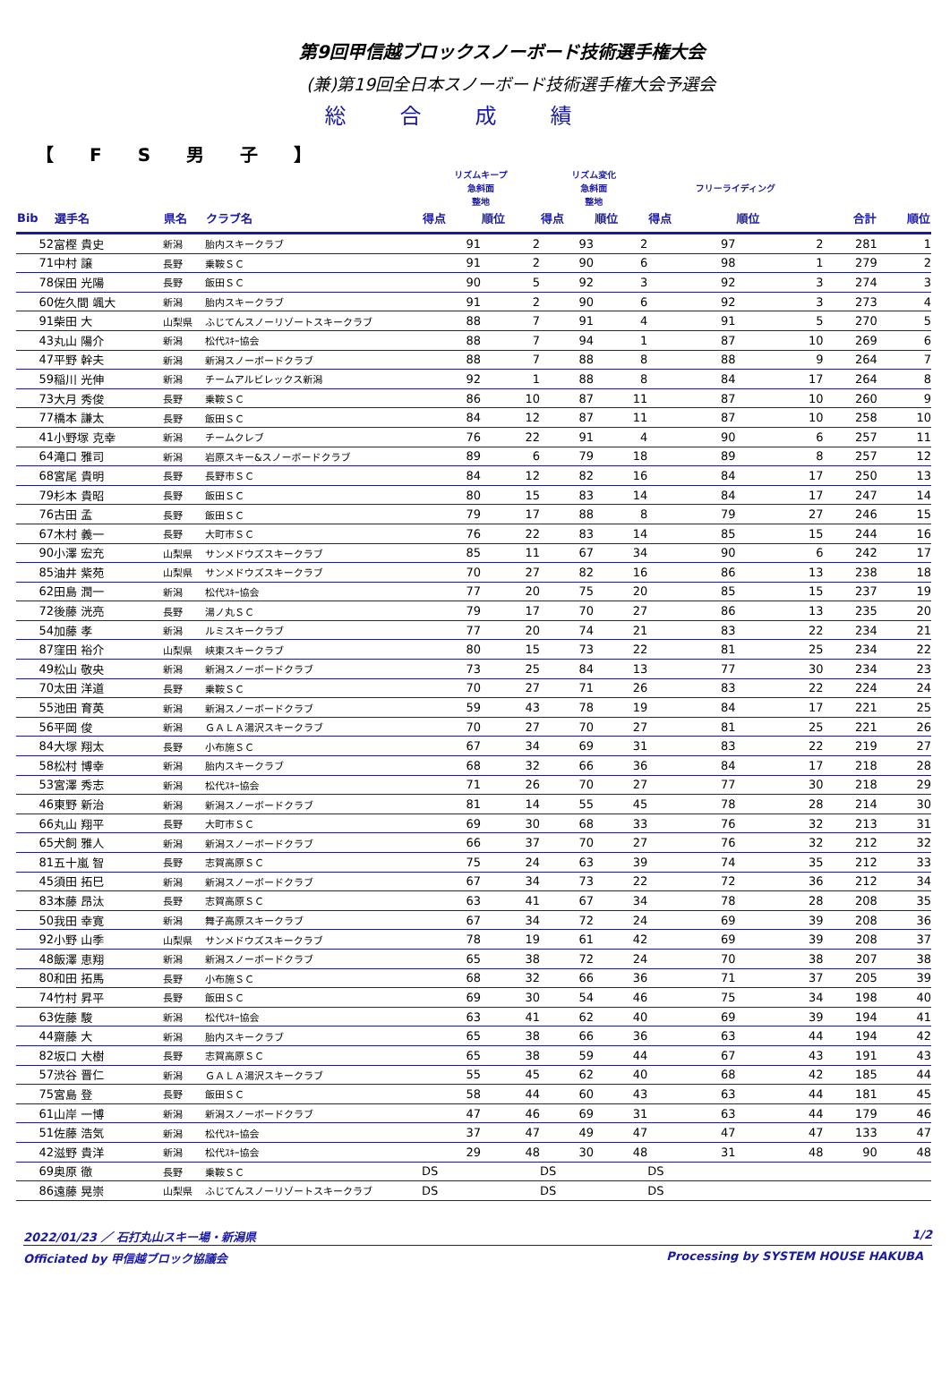第9回甲信越ブロックスノーボード技術選手権大会
(兼)第19回全日本スノーボード技術選手権大会予選会
総合成績
【FS男子】
| | | | | リズムキープ 急斜面 整地 | | リズム変化 急斜面 整地 | | フリーライディング | | | |
| --- | --- | --- | --- | --- | --- | --- | --- | --- | --- | --- | --- |
| Bib | 選手名 | 県名 | クラブ名 | 得点 | 順位 | 得点 | 順位 | 得点 | 順位 | 合計 | 順位 |
| 52 | 富樫 貴史 | 新潟 | 胎内スキークラブ | 91 | 2 | 93 | 2 | 97 | 2 | 281 | 1 |
| 71 | 中村 譲 | 長野 | 乗鞍ＳＣ | 91 | 2 | 90 | 6 | 98 | 1 | 279 | 2 |
| 78 | 保田 光陽 | 長野 | 飯田ＳＣ | 90 | 5 | 92 | 3 | 92 | 3 | 274 | 3 |
| 60 | 佐久間 颯大 | 新潟 | 胎内スキークラブ | 91 | 2 | 90 | 6 | 92 | 3 | 273 | 4 |
| 91 | 柴田 大 | 山梨県 | ふじてんスノーリゾートスキークラブ | 88 | 7 | 91 | 4 | 91 | 5 | 270 | 5 |
| 43 | 丸山 陽介 | 新潟 | 松代ｽｷｰ協会 | 88 | 7 | 94 | 1 | 87 | 10 | 269 | 6 |
| 47 | 平野 幹夫 | 新潟 | 新潟スノーボードクラブ | 88 | 7 | 88 | 8 | 88 | 9 | 264 | 7 |
| 59 | 稲川 光伸 | 新潟 | チームアルビレックス新潟 | 92 | 1 | 88 | 8 | 84 | 17 | 264 | 8 |
| 73 | 大月 秀俊 | 長野 | 乗鞍ＳＣ | 86 | 10 | 87 | 11 | 87 | 10 | 260 | 9 |
| 77 | 橋本 謙太 | 長野 | 飯田ＳＣ | 84 | 12 | 87 | 11 | 87 | 10 | 258 | 10 |
| 41 | 小野塚 克幸 | 新潟 | チームクレブ | 76 | 22 | 91 | 4 | 90 | 6 | 257 | 11 |
| 64 | 滝口 雅司 | 新潟 | 岩原スキー&スノーボードクラブ | 89 | 6 | 79 | 18 | 89 | 8 | 257 | 12 |
| 68 | 宮尾 貴明 | 長野 | 長野市ＳＣ | 84 | 12 | 82 | 16 | 84 | 17 | 250 | 13 |
| 79 | 杉本 貴昭 | 長野 | 飯田ＳＣ | 80 | 15 | 83 | 14 | 84 | 17 | 247 | 14 |
| 76 | 古田 孟 | 長野 | 飯田ＳＣ | 79 | 17 | 88 | 8 | 79 | 27 | 246 | 15 |
| 67 | 木村 義一 | 長野 | 大町市ＳＣ | 76 | 22 | 83 | 14 | 85 | 15 | 244 | 16 |
| 90 | 小澤 宏充 | 山梨県 | サンメドウズスキークラブ | 85 | 11 | 67 | 34 | 90 | 6 | 242 | 17 |
| 85 | 油井 紫苑 | 山梨県 | サンメドウズスキークラブ | 70 | 27 | 82 | 16 | 86 | 13 | 238 | 18 |
| 62 | 田島 潤一 | 新潟 | 松代ｽｷｰ協会 | 77 | 20 | 75 | 20 | 85 | 15 | 237 | 19 |
| 72 | 後藤 洸亮 | 長野 | 湯ノ丸ＳＣ | 79 | 17 | 70 | 27 | 86 | 13 | 235 | 20 |
| 54 | 加藤 孝 | 新潟 | ルミスキークラブ | 77 | 20 | 74 | 21 | 83 | 22 | 234 | 21 |
| 87 | 窪田 裕介 | 山梨県 | 峡東スキークラブ | 80 | 15 | 73 | 22 | 81 | 25 | 234 | 22 |
| 49 | 松山 敬央 | 新潟 | 新潟スノーボードクラブ | 73 | 25 | 84 | 13 | 77 | 30 | 234 | 23 |
| 70 | 太田 洋道 | 長野 | 乗鞍ＳＣ | 70 | 27 | 71 | 26 | 83 | 22 | 224 | 24 |
| 55 | 池田 育英 | 新潟 | 新潟スノーボードクラブ | 59 | 43 | 78 | 19 | 84 | 17 | 221 | 25 |
| 56 | 平岡 俊 | 新潟 | ＧＡＬＡ湯沢スキークラブ | 70 | 27 | 70 | 27 | 81 | 25 | 221 | 26 |
| 84 | 大塚 翔太 | 長野 | 小布施ＳＣ | 67 | 34 | 69 | 31 | 83 | 22 | 219 | 27 |
| 58 | 松村 博幸 | 新潟 | 胎内スキークラブ | 68 | 32 | 66 | 36 | 84 | 17 | 218 | 28 |
| 53 | 宮澤 秀志 | 新潟 | 松代ｽｷｰ協会 | 71 | 26 | 70 | 27 | 77 | 30 | 218 | 29 |
| 46 | 東野 新治 | 新潟 | 新潟スノーボードクラブ | 81 | 14 | 55 | 45 | 78 | 28 | 214 | 30 |
| 66 | 丸山 翔平 | 長野 | 大町市ＳＣ | 69 | 30 | 68 | 33 | 76 | 32 | 213 | 31 |
| 65 | 犬飼 雅人 | 新潟 | 新潟スノーボードクラブ | 66 | 37 | 70 | 27 | 76 | 32 | 212 | 32 |
| 81 | 五十嵐 智 | 長野 | 志賀高原ＳＣ | 75 | 24 | 63 | 39 | 74 | 35 | 212 | 33 |
| 45 | 須田 拓巳 | 新潟 | 新潟スノーボードクラブ | 67 | 34 | 73 | 22 | 72 | 36 | 212 | 34 |
| 83 | 本藤 昂汰 | 長野 | 志賀高原ＳＣ | 63 | 41 | 67 | 34 | 78 | 28 | 208 | 35 |
| 50 | 我田 幸寛 | 新潟 | 舞子高原スキークラブ | 67 | 34 | 72 | 24 | 69 | 39 | 208 | 36 |
| 92 | 小野 山季 | 山梨県 | サンメドウズスキークラブ | 78 | 19 | 61 | 42 | 69 | 39 | 208 | 37 |
| 48 | 飯澤 恵翔 | 新潟 | 新潟スノーボードクラブ | 65 | 38 | 72 | 24 | 70 | 38 | 207 | 38 |
| 80 | 和田 拓馬 | 長野 | 小布施ＳＣ | 68 | 32 | 66 | 36 | 71 | 37 | 205 | 39 |
| 74 | 竹村 昇平 | 長野 | 飯田ＳＣ | 69 | 30 | 54 | 46 | 75 | 34 | 198 | 40 |
| 63 | 佐藤 駿 | 新潟 | 松代ｽｷｰ協会 | 63 | 41 | 62 | 40 | 69 | 39 | 194 | 41 |
| 44 | 齋藤 大 | 新潟 | 胎内スキークラブ | 65 | 38 | 66 | 36 | 63 | 44 | 194 | 42 |
| 82 | 坂口 大樹 | 長野 | 志賀高原ＳＣ | 65 | 38 | 59 | 44 | 67 | 43 | 191 | 43 |
| 57 | 渋谷 晋仁 | 新潟 | ＧＡＬＡ湯沢スキークラブ | 55 | 45 | 62 | 40 | 68 | 42 | 185 | 44 |
| 75 | 宮島 登 | 長野 | 飯田ＳＣ | 58 | 44 | 60 | 43 | 63 | 44 | 181 | 45 |
| 61 | 山岸 一博 | 新潟 | 新潟スノーボードクラブ | 47 | 46 | 69 | 31 | 63 | 44 | 179 | 46 |
| 51 | 佐藤 浩気 | 新潟 | 松代ｽｷｰ協会 | 37 | 47 | 49 | 47 | 47 | 47 | 133 | 47 |
| 42 | 滋野 貴洋 | 新潟 | 松代ｽｷｰ協会 | 29 | 48 | 30 | 48 | 31 | 48 | 90 | 48 |
| 69 | 奥原 徹 | 長野 | 乗鞍ＳＣ | DS | | DS | | DS | | | |
| 86 | 遠藤 晃崇 | 山梨県 | ふじてんスノーリゾートスキークラブ | DS | | DS | | DS | | | |
2022/01/23 ／ 石打丸山スキー場・新潟県 1/2
Officiated by 甲信越ブロック協議会 Processing by SYSTEM HOUSE HAKUBA